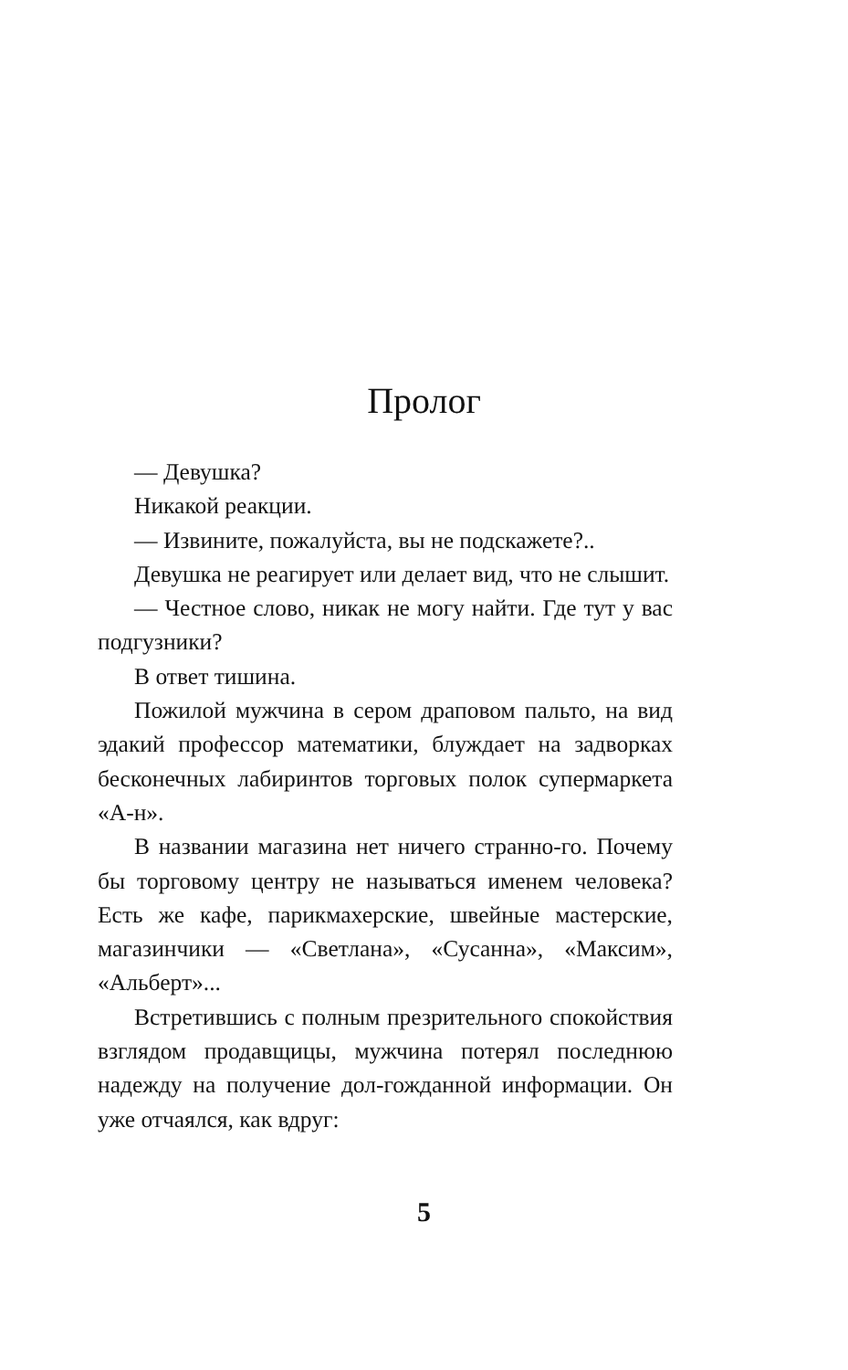Пролог
— Девушка?
Никакой реакции.
— Извините, пожалуйста, вы не подскажете?..
Девушка не реагирует или делает вид, что не слышит.
— Честное слово, никак не могу найти. Где тут у вас подгузники?
В ответ тишина.
Пожилой мужчина в сером драповом пальто, на вид эдакий профессор математики, блуждает на задворках бесконечных лабиринтов торговых полок супермаркета «А-н».
В названии магазина нет ничего странно-го. Почему бы торговому центру не называться именем человека? Есть же кафе, парикмахерские, швейные мастерские, магазинчики — «Светлана», «Сусанна», «Максим», «Альберт»...
Встретившись с полным презрительного спокойствия взглядом продавщицы, мужчина потерял последнюю надежду на получение дол-гожданной информации. Он уже отчаялся, как вдруг:
5